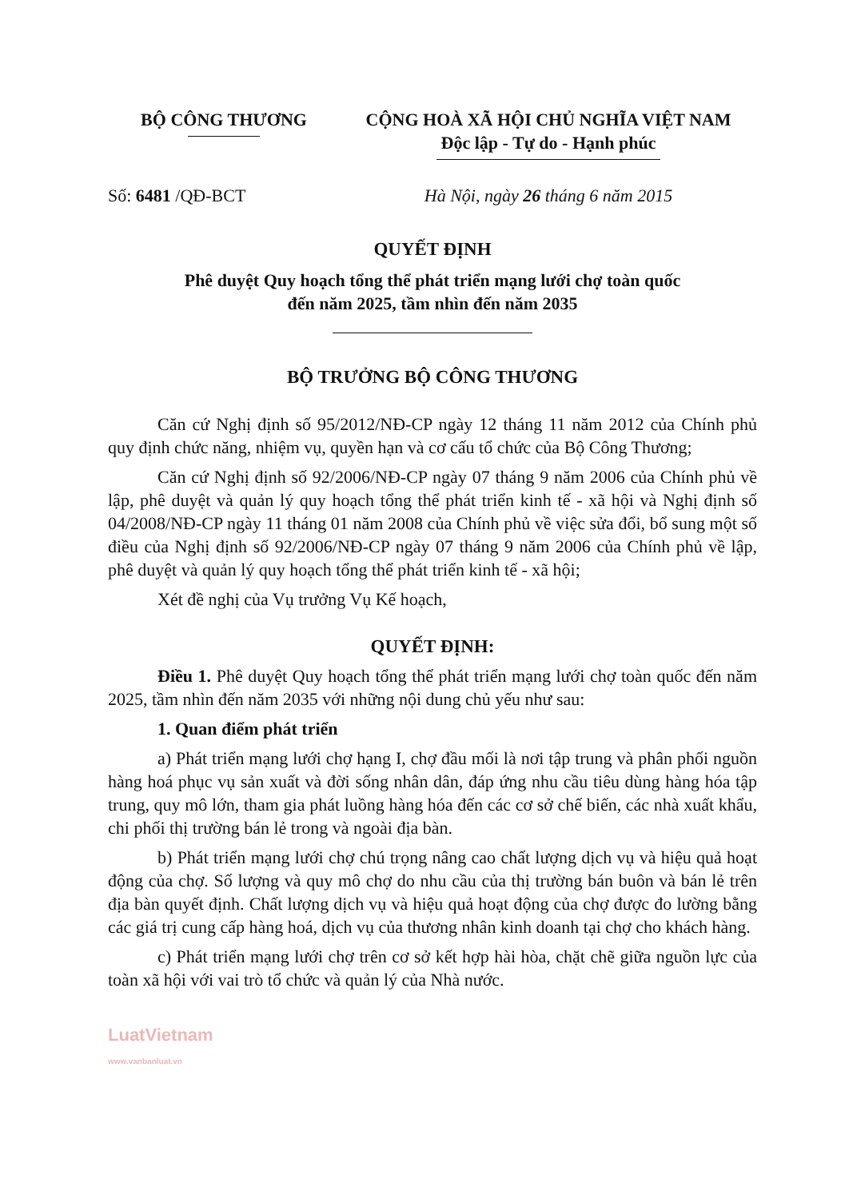BỘ CÔNG THƯƠNG CỘNG HOÀ XÃ HỘI CHỦ NGHĨA VIỆT NAM
Độc lập - Tự do - Hạnh phúc
Số: 6481 /QĐ-BCT Hà Nội, ngày 26 tháng 6 năm 2015
QUYẾT ĐỊNH
Phê duyệt Quy hoạch tổng thể phát triển mạng lưới chợ toàn quốc
đến năm 2025, tầm nhìn đến năm 2035
BỘ TRƯỞNG BỘ CÔNG THƯƠNG
Căn cứ Nghị định số 95/2012/NĐ-CP ngày 12 tháng 11 năm 2012 của Chính phủ quy định chức năng, nhiệm vụ, quyền hạn và cơ cấu tổ chức của Bộ Công Thương;
Căn cứ Nghị định số 92/2006/NĐ-CP ngày 07 tháng 9 năm 2006 của Chính phủ về lập, phê duyệt và quản lý quy hoạch tổng thể phát triển kinh tế - xã hội và Nghị định số 04/2008/NĐ-CP ngày 11 tháng 01 năm 2008 của Chính phủ về việc sửa đổi, bổ sung một số điều của Nghị định số 92/2006/NĐ-CP ngày 07 tháng 9 năm 2006 của Chính phủ về lập, phê duyệt và quản lý quy hoạch tổng thể phát triển kinh tế - xã hội;
Xét đề nghị của Vụ trưởng Vụ Kế hoạch,
QUYẾT ĐỊNH:
Điều 1. Phê duyệt Quy hoạch tổng thể phát triển mạng lưới chợ toàn quốc đến năm 2025, tầm nhìn đến năm 2035 với những nội dung chủ yếu như sau:
1. Quan điểm phát triển
a) Phát triển mạng lưới chợ hạng I, chợ đầu mối là nơi tập trung và phân phối nguồn hàng hoá phục vụ sản xuất và đời sống nhân dân, đáp ứng nhu cầu tiêu dùng hàng hóa tập trung, quy mô lớn, tham gia phát luồng hàng hóa đến các cơ sở chế biến, các nhà xuất khẩu, chi phối thị trường bán lẻ trong và ngoài địa bàn.
b) Phát triển mạng lưới chợ chú trọng nâng cao chất lượng dịch vụ và hiệu quả hoạt động của chợ. Số lượng và quy mô chợ do nhu cầu của thị trường bán buôn và bán lẻ trên địa bàn quyết định. Chất lượng dịch vụ và hiệu quả hoạt động của chợ được đo lường bằng các giá trị cung cấp hàng hoá, dịch vụ của thương nhân kinh doanh tại chợ cho khách hàng.
c) Phát triển mạng lưới chợ trên cơ sở kết hợp hài hòa, chặt chẽ giữa nguồn lực của toàn xã hội với vai trò tổ chức và quản lý của Nhà nước.
LuatVietnam
www.vanbanluat.vn